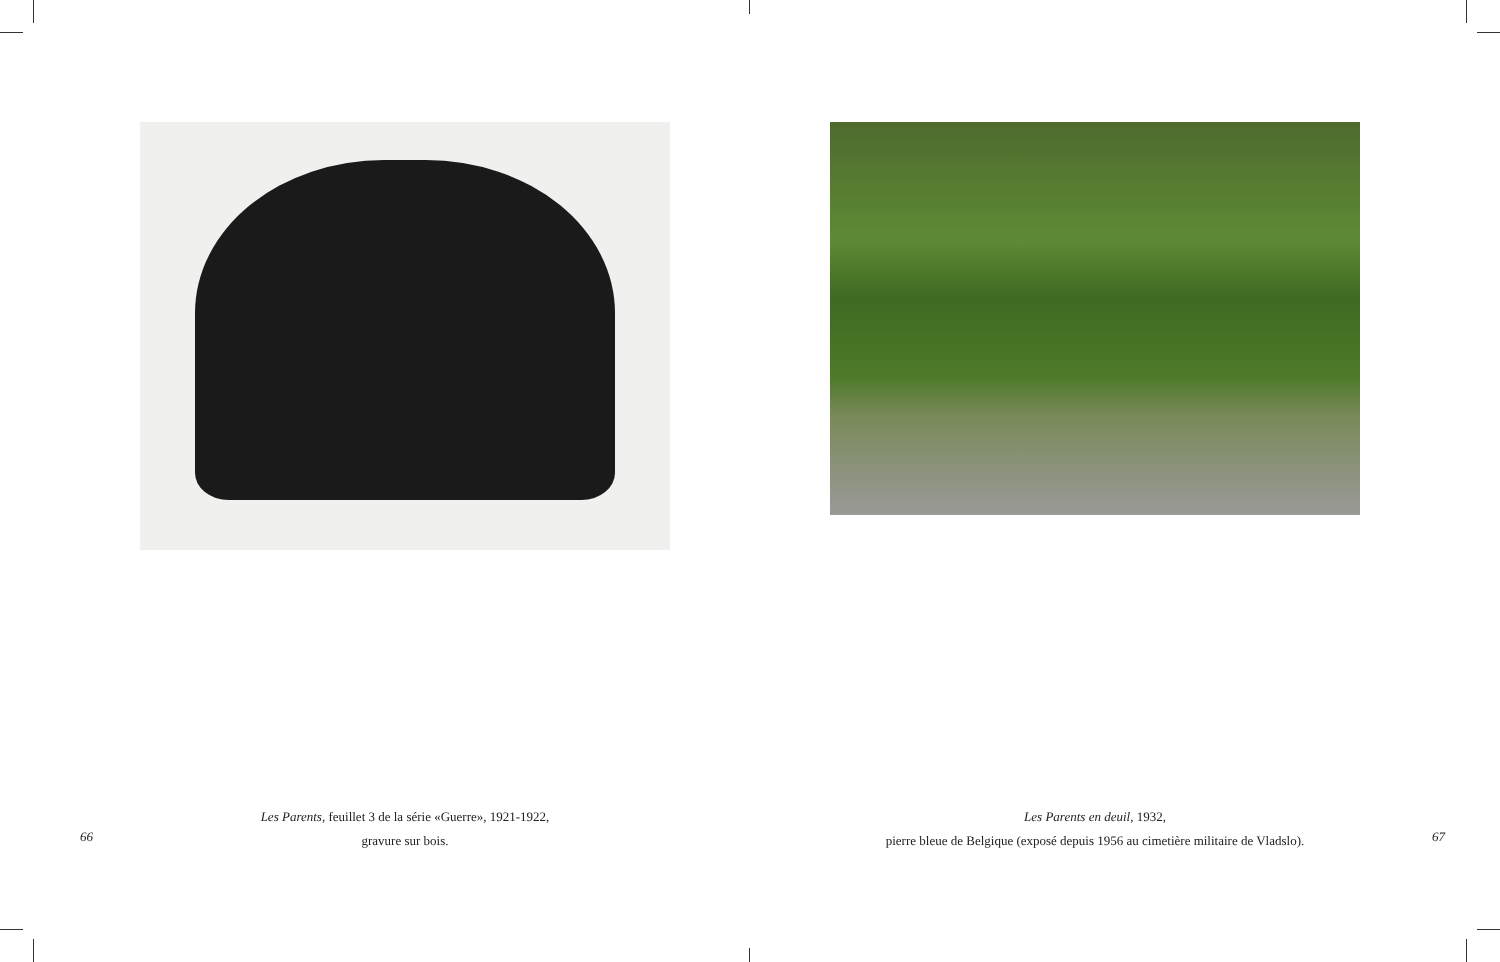Les Parents, feuillet 3 de la série «Guerre», 1921-1922,
gravure sur bois.
66
Les Parents en deuil, 1932,
pierre bleue de Belgique (exposé depuis 1956 au cimetière militaire de Vladslo).
67